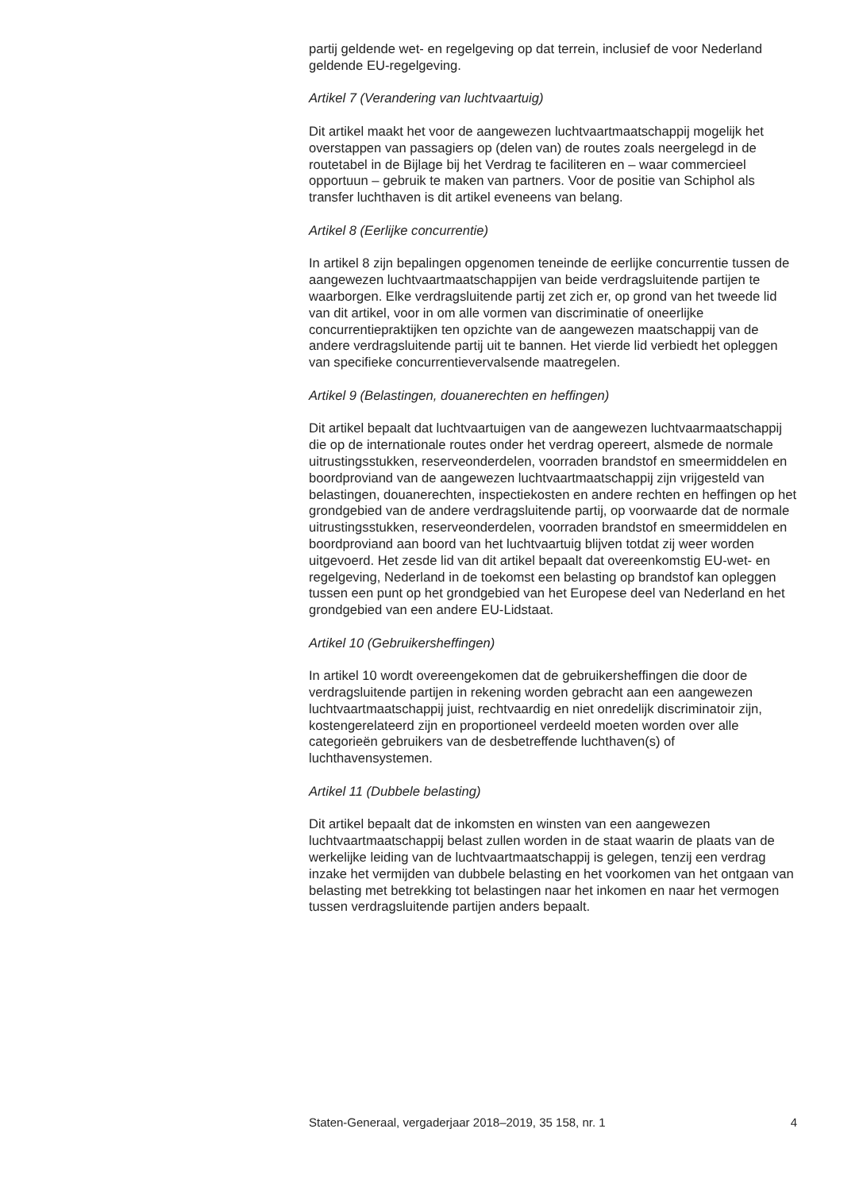partij geldende wet- en regelgeving op dat terrein, inclusief de voor Nederland geldende EU-regelgeving.
Artikel 7 (Verandering van luchtvaartuig)
Dit artikel maakt het voor de aangewezen luchtvaartmaatschappij mogelijk het overstappen van passagiers op (delen van) de routes zoals neergelegd in de routetabel in de Bijlage bij het Verdrag te faciliteren en – waar commercieel opportuun – gebruik te maken van partners. Voor de positie van Schiphol als transfer luchthaven is dit artikel eveneens van belang.
Artikel 8 (Eerlijke concurrentie)
In artikel 8 zijn bepalingen opgenomen teneinde de eerlijke concurrentie tussen de aangewezen luchtvaartmaatschappijen van beide verdragsluitende partijen te waarborgen. Elke verdragsluitende partij zet zich er, op grond van het tweede lid van dit artikel, voor in om alle vormen van discriminatie of oneerlijke concurrentiepraktijken ten opzichte van de aangewezen maatschappij van de andere verdragsluitende partij uit te bannen. Het vierde lid verbiedt het opleggen van specifieke concurrentievervalsende maatregelen.
Artikel 9 (Belastingen, douanerechten en heffingen)
Dit artikel bepaalt dat luchtvaartuigen van de aangewezen luchtvaarmaatschappij die op de internationale routes onder het verdrag opereert, alsmede de normale uitrustingsstukken, reserveonderdelen, voorraden brandstof en smeermiddelen en boordproviand van de aangewezen luchtvaartmaatschappij zijn vrijgesteld van belastingen, douanerechten, inspectiekosten en andere rechten en heffingen op het grondgebied van de andere verdragsluitende partij, op voorwaarde dat de normale uitrustingsstukken, reserveonderdelen, voorraden brandstof en smeermiddelen en boordproviand aan boord van het luchtvaartuig blijven totdat zij weer worden uitgevoerd. Het zesde lid van dit artikel bepaalt dat overeenkomstig EU-wet- en regelgeving, Nederland in de toekomst een belasting op brandstof kan opleggen tussen een punt op het grondgebied van het Europese deel van Nederland en het grondgebied van een andere EU-Lidstaat.
Artikel 10 (Gebruikersheffingen)
In artikel 10 wordt overeengekomen dat de gebruikersheffingen die door de verdragsluitende partijen in rekening worden gebracht aan een aangewezen luchtvaartmaatschappij juist, rechtvaardig en niet onredelijk discriminatoir zijn, kostengerelateerd zijn en proportioneel verdeeld moeten worden over alle categorieën gebruikers van de desbetreffende luchthaven(s) of luchthavensystemen.
Artikel 11 (Dubbele belasting)
Dit artikel bepaalt dat de inkomsten en winsten van een aangewezen luchtvaartmaatschappij belast zullen worden in de staat waarin de plaats van de werkelijke leiding van de luchtvaartmaatschappij is gelegen, tenzij een verdrag inzake het vermijden van dubbele belasting en het voorkomen van het ontgaan van belasting met betrekking tot belastingen naar het inkomen en naar het vermogen tussen verdragsluitende partijen anders bepaalt.
Staten-Generaal, vergaderjaar 2018–2019, 35 158, nr. 1 4